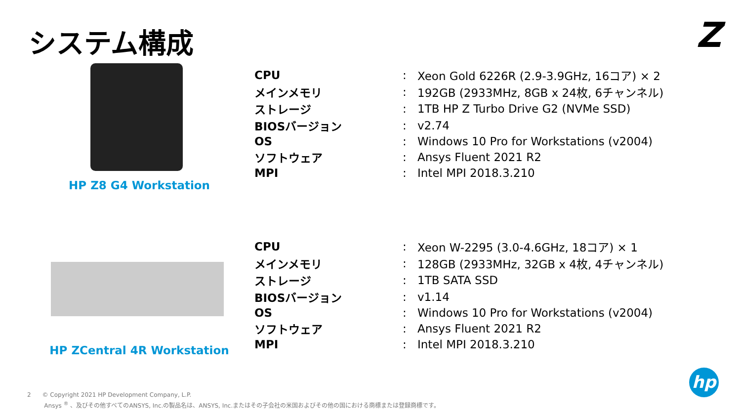システム構成 Z
HP Z8 G4 Workstation
| CPU | : | Xeon Gold 6226R (2.9-3.9GHz, 16コア) × 2 |
| メインメモリ | : | 192GB (2933MHz, 8GB x 24枚, 6チャンネル) |
| ストレージ | : | 1TB HP Z Turbo Drive G2 (NVMe SSD) |
| BIOSバージョン | : | v2.74 |
| OS | : | Windows 10 Pro for Workstations (v2004) |
| ソフトウェア | : | Ansys Fluent 2021 R2 |
| MPI | : | Intel MPI 2018.3.210 |
HP ZCentral 4R Workstation
| CPU | : | Xeon W-2295 (3.0-4.6GHz, 18コア) × 1 |
| メインメモリ | : | 128GB (2933MHz, 32GB x 4枚, 4チャンネル) |
| ストレージ | : | 1TB SATA SSD |
| BIOSバージョン | : | v1.14 |
| OS | : | Windows 10 Pro for Workstations (v2004) |
| ソフトウェア | : | Ansys Fluent 2021 R2 |
| MPI | : | Intel MPI 2018.3.210 |
2 © Copyright 2021 HP Development Company, L.P.
Ansys <sup>®</sup> 、及びその他すべてのANSYS, Inc.の製品名は、ANSYS, Inc.またはその子会社の米国およびその他の国における商標または登録商標です。
hp